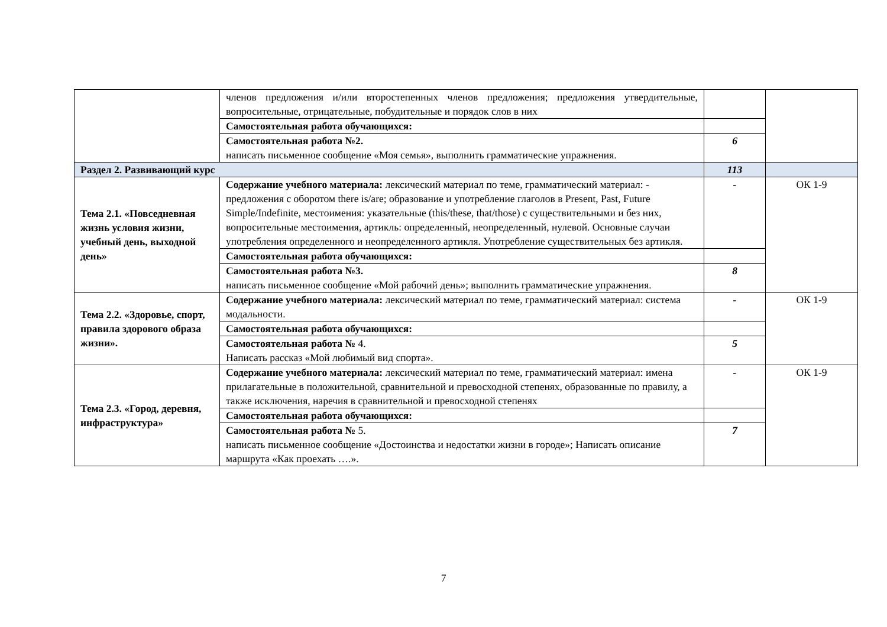| | членов предложения и/или второстепенных членов предложения; предложения утвердительные, вопросительные, отрицательные, побудительные и порядок слов в них | | |
| | Самостоятельная работа обучающихся: | | |
| | Самостоятельная работа №2. написать письменное сообщение «Моя семья», выполнить грамматические упражнения. | 6 | |
| Раздел 2. Развивающий курс | | 113 | |
| Тема 2.1. «Повседневная жизнь условия жизни, учебный день, выходной день» | Содержание учебного материала: лексический материал по теме, грамматический материал: - предложения с оборотом there is/are; образование и употребление глаголов в Present, Past, Future Simple/Indefinite, местоимения: указательные (this/these, that/those) с существительными и без них, вопросительные местоимения, артикль: определенный, неопределенный, нулевой. Основные случаи употребления определенного и неопределенного артикля. Употребление существительных без артикля. | - | ОК 1-9 |
| | Самостоятельная работа обучающихся: | | |
| | Самостоятельная работа №3. написать письменное сообщение «Мой рабочий день»; выполнить грамматические упражнения. | 8 | |
| Тема 2.2. «Здоровье, спорт, правила здорового образа жизни». | Содержание учебного материала: лексический материал по теме, грамматический материал: система модальности. | - | ОК 1-9 |
| | Самостоятельная работа обучающихся: | | |
| | Самостоятельная работа № 4. Написать рассказ «Мой любимый вид спорта». | 5 | |
| Тема 2.3. «Город, деревня, инфраструктура» | Содержание учебного материала: лексический материал по теме, грамматический материал: имена прилагательные в положительной, сравнительной и превосходной степенях, образованные по правилу, а также исключения, наречия в сравнительной и превосходной степенях | - | ОК 1-9 |
| | Самостоятельная работа обучающихся: | | |
| | Самостоятельная работа № 5. написать письменное сообщение «Достоинства и недостатки жизни в городе»; Написать описание маршрута «Как проехать ….». | 7 | |
7